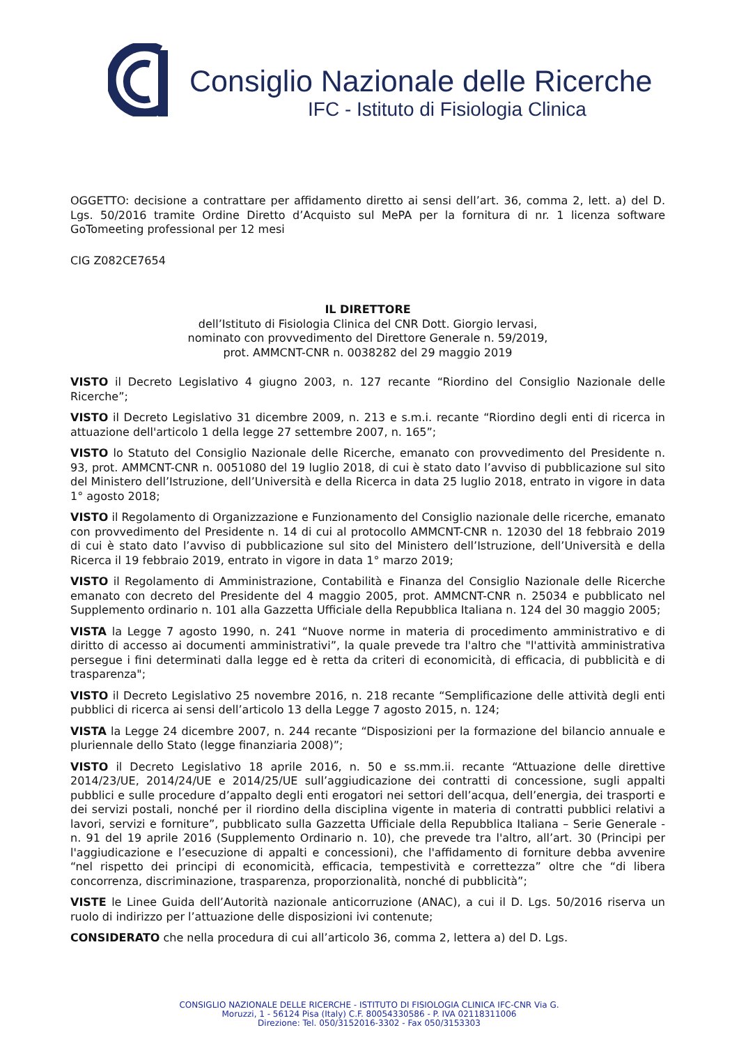Consiglio Nazionale delle Ricerche
IFC - Istituto di Fisiologia Clinica
OGGETTO: decisione a contrattare per affidamento diretto ai sensi dell’art. 36, comma 2, lett. a) del D. Lgs. 50/2016 tramite Ordine Diretto d’Acquisto sul MePA per la fornitura di nr. 1 licenza software GoTomeeting professional per 12 mesi
CIG Z082CE7654
IL DIRETTORE
dell’Istituto di Fisiologia Clinica del CNR Dott. Giorgio Iervasi,
nominato con provvedimento del Direttore Generale n. 59/2019,
prot. AMMCNT-CNR n. 0038282 del 29 maggio 2019
VISTO il Decreto Legislativo 4 giugno 2003, n. 127 recante “Riordino del Consiglio Nazionale delle Ricerche”;
VISTO il Decreto Legislativo 31 dicembre 2009, n. 213 e s.m.i. recante “Riordino degli enti di ricerca in attuazione dell'articolo 1 della legge 27 settembre 2007, n. 165”;
VISTO lo Statuto del Consiglio Nazionale delle Ricerche, emanato con provvedimento del Presidente n. 93, prot. AMMCNT-CNR n. 0051080 del 19 luglio 2018, di cui è stato dato l’avviso di pubblicazione sul sito del Ministero dell’Istruzione, dell’Università e della Ricerca in data 25 luglio 2018, entrato in vigore in data 1° agosto 2018;
VISTO il Regolamento di Organizzazione e Funzionamento del Consiglio nazionale delle ricerche, emanato con provvedimento del Presidente n. 14 di cui al protocollo AMMCNT-CNR n. 12030 del 18 febbraio 2019 di cui è stato dato l’avviso di pubblicazione sul sito del Ministero dell’Istruzione, dell’Università e della Ricerca il 19 febbraio 2019, entrato in vigore in data 1° marzo 2019;
VISTO il Regolamento di Amministrazione, Contabilità e Finanza del Consiglio Nazionale delle Ricerche emanato con decreto del Presidente del 4 maggio 2005, prot. AMMCNT-CNR n. 25034 e pubblicato nel Supplemento ordinario n. 101 alla Gazzetta Ufficiale della Repubblica Italiana n. 124 del 30 maggio 2005;
VISTA la Legge 7 agosto 1990, n. 241 “Nuove norme in materia di procedimento amministrativo e di diritto di accesso ai documenti amministrativi”, la quale prevede tra l'altro che "l'attività amministrativa persegue i fini determinati dalla legge ed è retta da criteri di economicità, di efficacia, di pubblicità e di trasparenza";
VISTO il Decreto Legislativo 25 novembre 2016, n. 218 recante “Semplificazione delle attività degli enti pubblici di ricerca ai sensi dell’articolo 13 della Legge 7 agosto 2015, n. 124;
VISTA la Legge 24 dicembre 2007, n. 244 recante “Disposizioni per la formazione del bilancio annuale e pluriennale dello Stato (legge finanziaria 2008)”;
VISTO il Decreto Legislativo 18 aprile 2016, n. 50 e ss.mm.ii. recante “Attuazione delle direttive 2014/23/UE, 2014/24/UE e 2014/25/UE sull’aggiudicazione dei contratti di concessione, sugli appalti pubblici e sulle procedure d’appalto degli enti erogatori nei settori dell’acqua, dell’energia, dei trasporti e dei servizi postali, nonché per il riordino della disciplina vigente in materia di contratti pubblici relativi a lavori, servizi e forniture”, pubblicato sulla Gazzetta Ufficiale della Repubblica Italiana – Serie Generale - n. 91 del 19 aprile 2016 (Supplemento Ordinario n. 10), che prevede tra l'altro, all’art. 30 (Principi per l'aggiudicazione e l’esecuzione di appalti e concessioni), che l'affidamento di forniture debba avvenire “nel rispetto dei principi di economicità, efficacia, tempestività e correttezza” oltre che “di libera concorrenza, discriminazione, trasparenza, proporzionalità, nonché di pubblicità”;
VISTE le Linee Guida dell’Autorità nazionale anticorruzione (ANAC), a cui il D. Lgs. 50/2016 riserva un ruolo di indirizzo per l’attuazione delle disposizioni ivi contenute;
CONSIDERATO che nella procedura di cui all’articolo 36, comma 2, lettera a) del D. Lgs.
CONSIGLIO NAZIONALE DELLE RICERCHE - ISTITUTO DI FISIOLOGIA CLINICA IFC-CNR Via G.
Moruzzi, 1 - 56124 Pisa (Italy) C.F. 80054330586 - P. IVA 02118311006
Direzione: Tel. 050/3152016-3302 - Fax 050/3153303